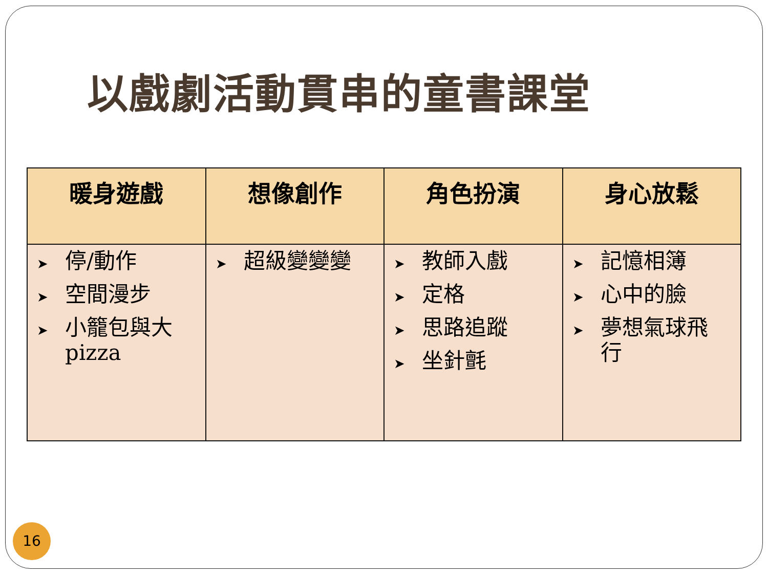以戲劇活動貫串的童書課堂
| 暖身遊戲 | 想像創作 | 角色扮演 | 身心放鬆 |
| --- | --- | --- | --- |
| ➤ 停/動作 ➤ 空間漫步 ➤ 小籠包與大 pizza | ➤ 超級變變變 | ➤ 教師入戲 ➤ 定格 ➤ 思路追蹤 ➤ 坐針氈 | ➤ 記憶相簿 ➤ 心中的臉 ➤ 夢想氣球飛 行 |
16